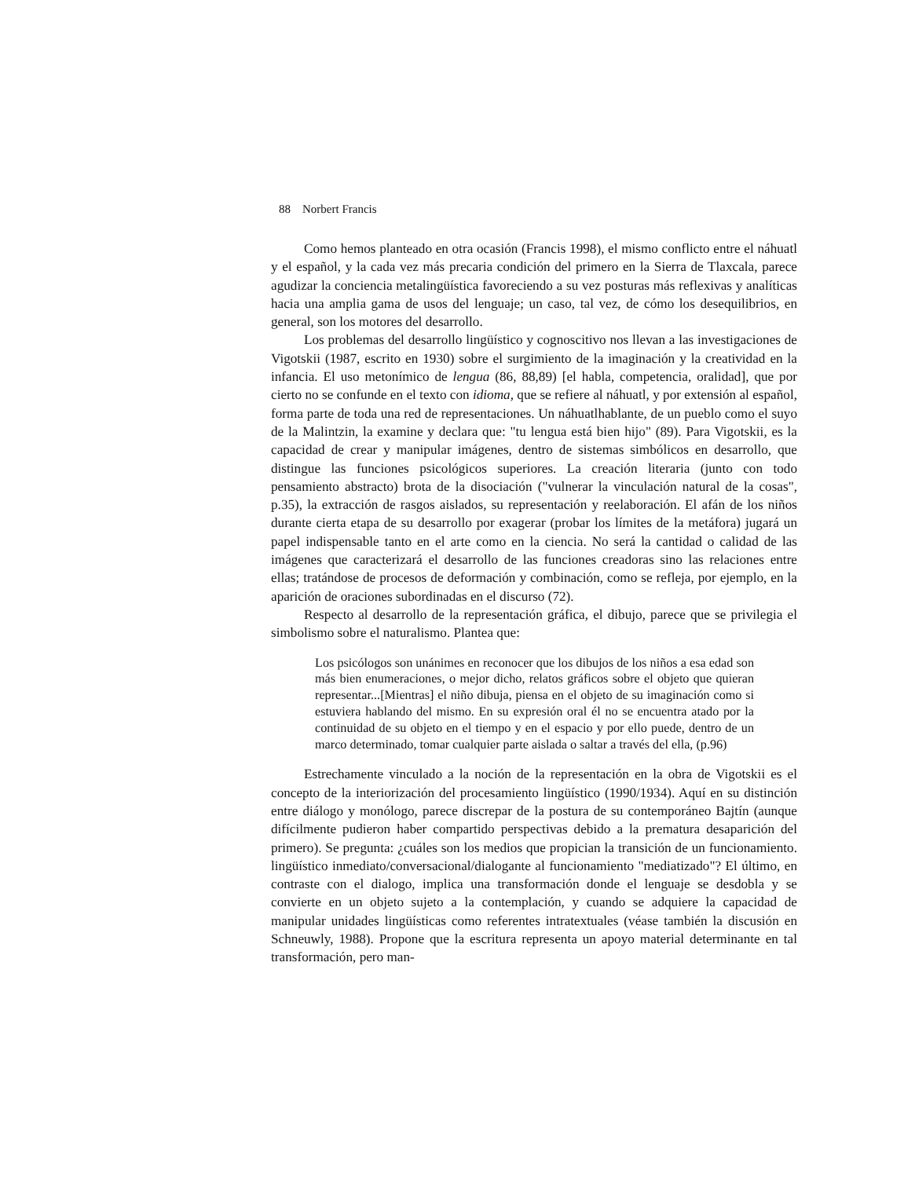88 Norbert Francis
Como hemos planteado en otra ocasión (Francis 1998), el mismo conflicto entre el náhuatl y el español, y la cada vez más precaria condición del primero en la Sierra de Tlaxcala, parece agudizar la conciencia metalingüística favoreciendo a su vez posturas más reflexivas y analíticas hacia una amplia gama de usos del lenguaje; un caso, tal vez, de cómo los desequilibrios, en general, son los motores del desarrollo.
Los problemas del desarrollo lingüístico y cognoscitivo nos llevan a las investigaciones de Vigotskii (1987, escrito en 1930) sobre el surgimiento de la imaginación y la creatividad en la infancia. El uso metonímico de lengua (86, 88,89) [el habla, competencia, oralidad], que por cierto no se confunde en el texto con idioma, que se refiere al náhuatl, y por extensión al español, forma parte de toda una red de representaciones. Un náhuatlhablante, de un pueblo como el suyo de la Malintzin, la examine y declara que: "tu lengua está bien hijo" (89). Para Vigotskii, es la capacidad de crear y manipular imágenes, dentro de sistemas simbólicos en desarrollo, que distingue las funciones psicológicos superiores. La creación literaria (junto con todo pensamiento abstracto) brota de la disociación ("vulnerar la vinculación natural de la cosas", p.35), la extracción de rasgos aislados, su representación y reelaboración. El afán de los niños durante cierta etapa de su desarrollo por exagerar (probar los límites de la metáfora) jugará un papel indispensable tanto en el arte como en la ciencia. No será la cantidad o calidad de las imágenes que caracterizará el desarrollo de las funciones creadoras sino las relaciones entre ellas; tratándose de procesos de deformación y combinación, como se refleja, por ejemplo, en la aparición de oraciones subordinadas en el discurso (72).
Respecto al desarrollo de la representación gráfica, el dibujo, parece que se privilegia el simbolismo sobre el naturalismo. Plantea que:
Los psicólogos son unánimes en reconocer que los dibujos de los niños a esa edad son más bien enumeraciones, o mejor dicho, relatos gráficos sobre el objeto que quieran representar...[Mientras] el niño dibuja, piensa en el objeto de su imaginación como si estuviera hablando del mismo. En su expresión oral él no se encuentra atado por la continuidad de su objeto en el tiempo y en el espacio y por ello puede, dentro de un marco determinado, tomar cualquier parte aislada o saltar a través del ella, (p.96)
Estrechamente vinculado a la noción de la representación en la obra de Vigotskii es el concepto de la interiorización del procesamiento lingüístico (1990/1934). Aquí en su distinción entre diálogo y monólogo, parece discrepar de la postura de su contemporáneo Bajtín (aunque difícilmente pudieron haber compartido perspectivas debido a la prematura desaparición del primero). Se pregunta: ¿cuáles son los medios que propician la transición de un funcionamiento. lingüístico inmediato/conversacional/dialogante al funcionamiento "mediatizado"? El último, en contraste con el dialogo, implica una transformación donde el lenguaje se desdobla y se convierte en un objeto sujeto a la contemplación, y cuando se adquiere la capacidad de manipular unidades lingüísticas como referentes intratextuales (véase también la discusión en Schneuwly, 1988). Propone que la escritura representa un apoyo material determinante en tal transformación, pero man-